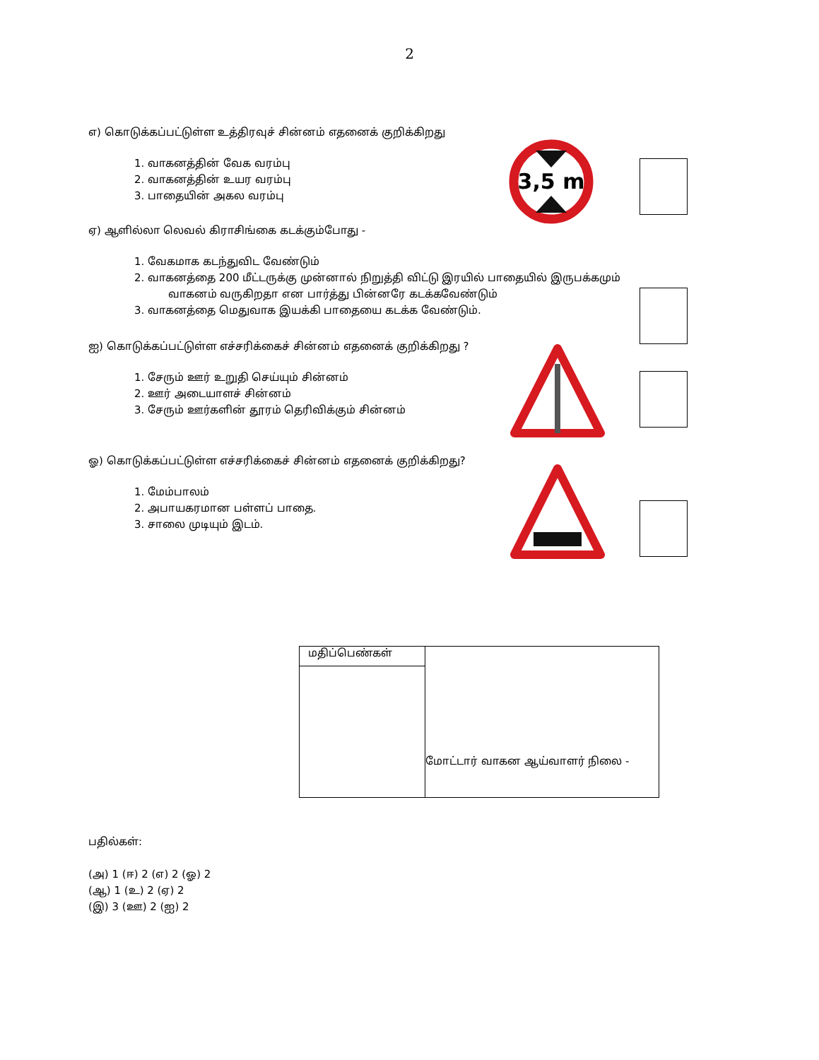2
எ) கொடுக்கப்பட்டுள்ள உத்திரவுச் சின்னம் எதனைக் குறிக்கிறது
1. வாகனத்தின் வேக வரம்பு
2. வாகனத்தின் உயர வரம்பு
3. பாதையின் அகல வரம்பு
3,5 m
ஏ) ஆளில்லா லெவல் கிராசிங்கை கடக்கும்போது -
1. வேகமாக கடந்துவிட வேண்டும்
2. வாகனத்தை 200 மீட்டருக்கு முன்னால் நிறுத்தி விட்டு இரயில் பாதையில் இருபக்கமும்
வாகனம் வருகிறதா என பார்த்து பின்னரே கடக்கவேண்டும்
3. வாகனத்தை மெதுவாக இயக்கி பாதையை கடக்க வேண்டும்.
ஐ) கொடுக்கப்பட்டுள்ள எச்சரிக்கைச் சின்னம் எதனைக் குறிக்கிறது ?
1. சேரும் ஊர் உறுதி செய்யும் சின்னம்
2. ஊர் அடையாளச் சின்னம்
3. சேரும் ஊர்களின் தூரம் தெரிவிக்கும் சின்னம்
ஓ) கொடுக்கப்பட்டுள்ள எச்சரிக்கைச் சின்னம் எதனைக் குறிக்கிறது?
1. மேம்பாலம்
2. அபாயகரமான பள்ளப் பாதை.
3. சாலை முடியும் இடம்.
| மதிப்பெண்கள் | மோட்டார் வாகன ஆய்வாளர் நிலை - |
பதில்கள்:
(அ) 1 (ஈ) 2 (எ) 2 (ஓ) 2
(ஆ) 1 (உ) 2 (ஏ) 2
(இ) 3 (ஊ) 2 (ஐ) 2